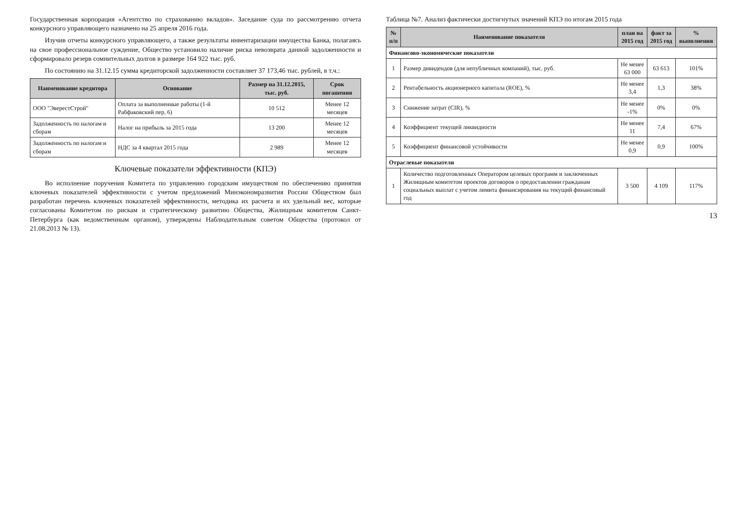Государственная корпорация «Агентство по страхованию вкладов». Заседание суда по рассмотрению отчета конкурсного управляющего назначено на 25 апреля 2016 года.
Изучив отчеты конкурсного управляющего, а также результаты инвентаризации имущества Банка, полагаясь на свое профессиональное суждение, Общество установило наличие риска невозврата данной задолженности и сформировало резерв сомнительных долгов в размере 164 922 тыс. руб.
По состоянию на 31.12.15 сумма кредиторской задолженности составляет 37 173,46 тыс. рублей, в т.ч.:
| Наименование кредитора | Основание | Размер на 31.12.2015, тыс. руб. | Срок погашения |
| --- | --- | --- | --- |
| ООО "ЭверестСтрой" | Оплата за выполненные работы (1-й Рабфаковский пер, 6) | 10 512 | Менее 12 месяцев |
| Задолженность по налогам и сборам | Налог на прибыль за 2015 года | 13 200 | Менее 12 месяцев |
| Задолженность по налогам и сборам | НДС за 4 квартал 2015 года | 2 989 | Менее 12 месяцев |
Ключевые показатели эффективности (КПЭ)
Во исполнение поручения Комитета по управлению городским имуществом по обеспечению принятия ключевых показателей эффективности с учетом предложений Минэкономразвития России Обществом был разработан перечень ключевых показателей эффективности, методика их расчета и их удельный вес, которые согласованы Комитетом по рискам и стратегическому развитию Общества, Жилищным комитетом Санкт-Петербурга (как ведомственным органом), утверждены Наблюдательным советом Общества (протокол от 21.08.2013 № 13).
Таблица №7. Анализ фактически достигнутых значений КПЭ по итогам 2015 года
| № п/п | Наименование показателя | план на 2015 год | факт за 2015 год | % выполнения |
| --- | --- | --- | --- | --- |
| Финансово-экономические показатели | | | | |
| 1 | Размер дивидендов (для непубличных компаний), тыс. руб. | Не менее 63 000 | 63 613 | 101% |
| 2 | Рентабельность акционерного капитала (ROE), % | Не менее 3,4 | 1,3 | 38% |
| 3 | Снижение затрат (CIR), % | Не менее -1% | 0% | 0% |
| 4 | Коэффициент текущей ликвидности | Не менее 11 | 7,4 | 67% |
| 5 | Коэффициент финансовой устойчивости | Не менее 0,9 | 0,9 | 100% |
| Отраслевые показатели | | | | |
| 1 | Количество подготовленных Оператором целевых программ и заключенных Жилищным комитетом проектов договоров о предоставлении гражданам социальных выплат с учетом лимита финансирования на текущий финансовый год | 3 500 | 4 109 | 117% |
13